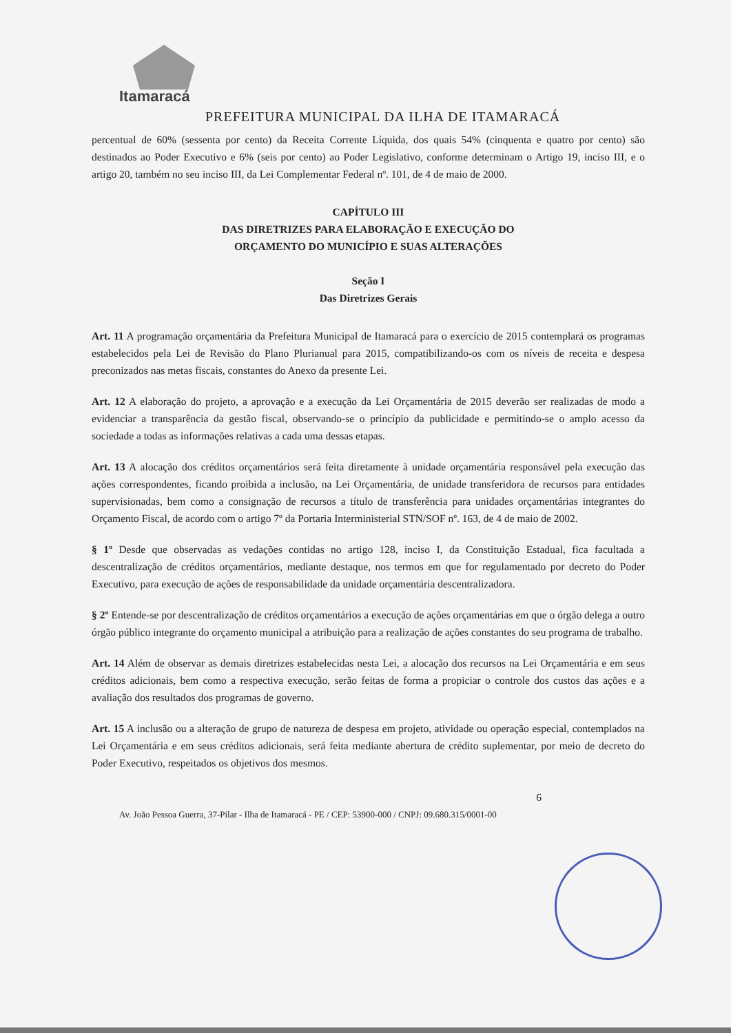Itamaracá
PREFEITURA MUNICIPAL DA ILHA DE ITAMARACÁ
percentual de 60% (sessenta por cento) da Receita Corrente Líquida, dos quais 54% (cinquenta e quatro por cento) são destinados ao Poder Executivo e 6% (seis por cento) ao Poder Legislativo, conforme determinam o Artigo 19, inciso III, e o artigo 20, também no seu inciso III, da Lei Complementar Federal nº. 101, de 4 de maio de 2000.
CAPÍTULO III
DAS DIRETRIZES PARA ELABORAÇÃO E EXECUÇÃO DO
ORÇAMENTO DO MUNICÍPIO E SUAS ALTERAÇÕES
Seção I
Das Diretrizes Gerais
Art. 11 A programação orçamentária da Prefeitura Municipal de Itamaracá para o exercício de 2015 contemplará os programas estabelecidos pela Lei de Revisão do Plano Plurianual para 2015, compatibilizando-os com os níveis de receita e despesa preconizados nas metas fiscais, constantes do Anexo da presente Lei.
Art. 12 A elaboração do projeto, a aprovação e a execução da Lei Orçamentária de 2015 deverão ser realizadas de modo a evidenciar a transparência da gestão fiscal, observando-se o princípio da publicidade e permitindo-se o amplo acesso da sociedade a todas as informações relativas a cada uma dessas etapas.
Art. 13 A alocação dos créditos orçamentários será feita diretamente à unidade orçamentária responsável pela execução das ações correspondentes, ficando proibida a inclusão, na Lei Orçamentária, de unidade transferidora de recursos para entidades supervisionadas, bem como a consignação de recursos a título de transferência para unidades orçamentárias integrantes do Orçamento Fiscal, de acordo com o artigo 7º da Portaria Interministerial STN/SOF nº. 163, de 4 de maio de 2002.
§ 1º Desde que observadas as vedações contidas no artigo 128, inciso I, da Constituição Estadual, fica facultada a descentralização de créditos orçamentários, mediante destaque, nos termos em que for regulamentado por decreto do Poder Executivo, para execução de ações de responsabilidade da unidade orçamentária descentralizadora.
§ 2º Entende-se por descentralização de créditos orçamentários a execução de ações orçamentárias em que o órgão delega a outro órgão público integrante do orçamento municipal a atribuição para a realização de ações constantes do seu programa de trabalho.
Art. 14 Além de observar as demais diretrizes estabelecidas nesta Lei, a alocação dos recursos na Lei Orçamentária e em seus créditos adicionais, bem como a respectiva execução, serão feitas de forma a propiciar o controle dos custos das ações e a avaliação dos resultados dos programas de governo.
Art. 15 A inclusão ou a alteração de grupo de natureza de despesa em projeto, atividade ou operação especial, contemplados na Lei Orçamentária e em seus créditos adicionais, será feita mediante abertura de crédito suplementar, por meio de decreto do Poder Executivo, respeitados os objetivos dos mesmos.
6
Av. João Pessoa Guerra, 37-Pilar - Ilha de Itamaracá - PE / CEP: 53900-000 / CNPJ: 09.680.315/0001-00